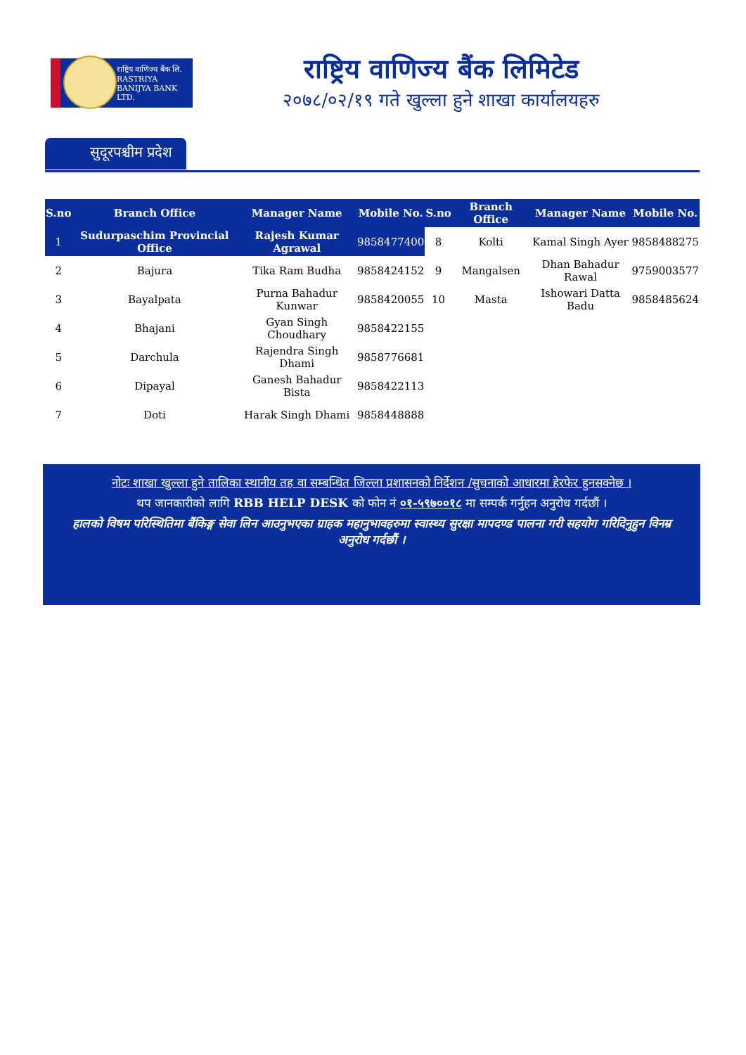राष्ट्रिय वाणिज्य बैंक लि.
RASTRIYA BANIJYA BANK LTD.
राष्ट्रिय वाणिज्य बैंक लिमिटेड
२०७८/०२/१९ गते खुल्ला हुने शाखा कार्यालयहरु
सुदूरपश्चीम प्रदेश
| S.no | Branch Office | Manager Name | Mobile No. | S.no | Branch Office | Manager Name | Mobile No. |
| --- | --- | --- | --- | --- | --- | --- | --- |
| 1 | Sudurpaschim Provincial Office | Rajesh Kumar Agrawal | 9858477400 | 8 | Kolti | Kamal Singh Ayer | 9858488275 |
| 2 | Bajura | Tika Ram Budha | 9858424152 | 9 | Mangalsen | Dhan Bahadur Rawal | 9759003577 |
| 3 | Bayalpata | Purna Bahadur Kunwar | 9858420055 | 10 | Masta | Ishowari Datta Badu | 9858485624 |
| 4 | Bhajani | Gyan Singh Choudhary | 9858422155 | | | | |
| 5 | Darchula | Rajendra Singh Dhami | 9858776681 | | | | |
| 6 | Dipayal | Ganesh Bahadur Bista | 9858422113 | | | | |
| 7 | Doti | Harak Singh Dhami | 9858448888 | | | | |
नोटः शाखा खुल्ला हुने तालिका स्थानीय तह वा सम्बन्धित जिल्ला प्रशासनको निर्देशन /सुचनाको आधारमा हेरफेर हुनसक्नेछ ।
थप जानकारीको लागि RBB HELP DESK को फोन नं ०१-५९७००१८ मा सम्पर्क गर्नुहन अनुरोध गर्दछौं ।
हालको विषम परिस्थितिमा बैंकिङ्ग सेवा लिन आउनुभएका ग्राहक महानुभावहरुमा स्वास्थ्य सुरक्षा मापदण्ड पालना गरी सहयोग गरिदिनुहुन विनम्र अनुरोध गर्दछौं ।